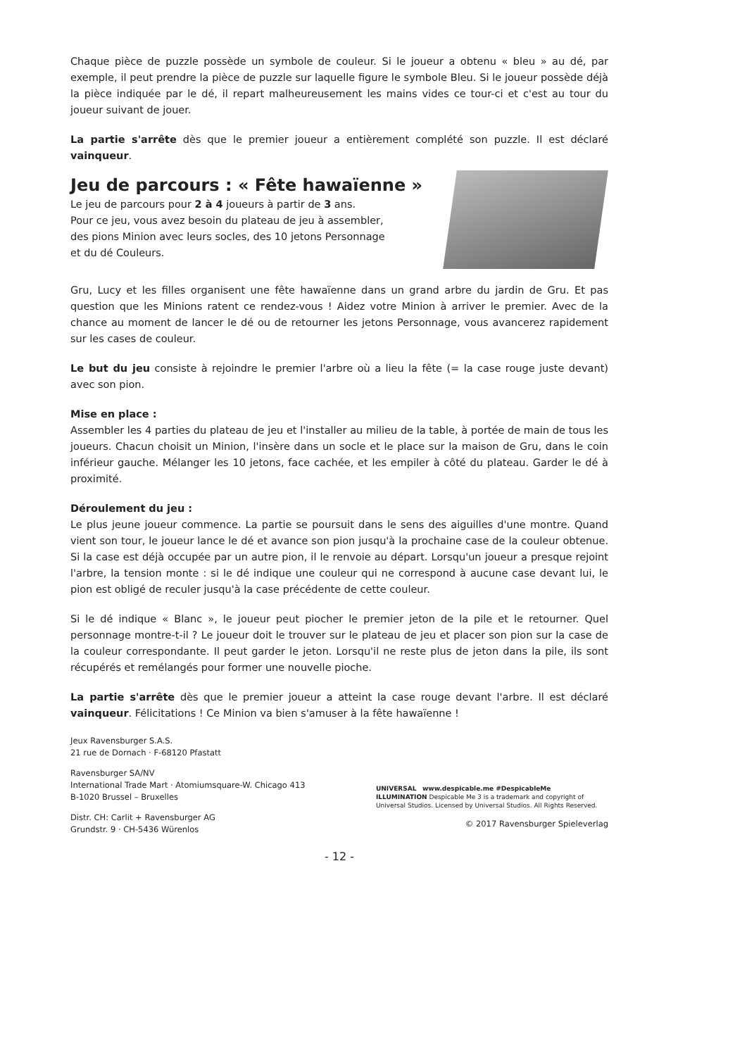Chaque pièce de puzzle possède un symbole de couleur. Si le joueur a obtenu « bleu » au dé, par exemple, il peut prendre la pièce de puzzle sur laquelle figure le symbole Bleu. Si le joueur possède déjà la pièce indiquée par le dé, il repart malheureusement les mains vides ce tour-ci et c'est au tour du joueur suivant de jouer.
La partie s'arrête dès que le premier joueur a entièrement complété son puzzle. Il est déclaré vainqueur.
Jeu de parcours : « Fête hawaïenne »
Le jeu de parcours pour 2 à 4 joueurs à partir de 3 ans.
Pour ce jeu, vous avez besoin du plateau de jeu à assembler,
des pions Minion avec leurs socles, des 10 jetons Personnage
et du dé Couleurs.
Gru, Lucy et les filles organisent une fête hawaïenne dans un grand arbre du jardin de Gru. Et pas question que les Minions ratent ce rendez-vous ! Aidez votre Minion à arriver le premier. Avec de la chance au moment de lancer le dé ou de retourner les jetons Personnage, vous avancerez rapidement sur les cases de couleur.
Le but du jeu consiste à rejoindre le premier l'arbre où a lieu la fête (= la case rouge juste devant) avec son pion.
Mise en place :
Assembler les 4 parties du plateau de jeu et l'installer au milieu de la table, à portée de main de tous les joueurs. Chacun choisit un Minion, l'insère dans un socle et le place sur la maison de Gru, dans le coin inférieur gauche. Mélanger les 10 jetons, face cachée, et les empiler à côté du plateau. Garder le dé à proximité.
Déroulement du jeu :
Le plus jeune joueur commence. La partie se poursuit dans le sens des aiguilles d'une montre. Quand vient son tour, le joueur lance le dé et avance son pion jusqu'à la prochaine case de la couleur obtenue. Si la case est déjà occupée par un autre pion, il le renvoie au départ. Lorsqu'un joueur a presque rejoint l'arbre, la tension monte : si le dé indique une couleur qui ne correspond à aucune case devant lui, le pion est obligé de reculer jusqu'à la case précédente de cette couleur.
Si le dé indique « Blanc », le joueur peut piocher le premier jeton de la pile et le retourner. Quel personnage montre-t-il ? Le joueur doit le trouver sur le plateau de jeu et placer son pion sur la case de la couleur correspondante. Il peut garder le jeton. Lorsqu'il ne reste plus de jeton dans la pile, ils sont récupérés et remélangés pour former une nouvelle pioche.
La partie s'arrête dès que le premier joueur a atteint la case rouge devant l'arbre. Il est déclaré vainqueur. Félicitations ! Ce Minion va bien s'amuser à la fête hawaïenne !
Jeux Ravensburger S.A.S.
21 rue de Dornach · F-68120 Pfastatt
Ravensburger SA/NV
International Trade Mart · Atomiumsquare-W. Chicago 413
B-1020 Brussel – Bruxelles
Distr. CH: Carlit + Ravensburger AG
Grundstr. 9 · CH-5436 Würenlos
UNIVERSAL www.despicable.me #DespicableMe
ILLUMINATION Despicable Me 3 is a trademark and copyright of Universal Studios. Licensed by Universal Studios. All Rights Reserved.
© 2017 Ravensburger Spieleverlag
- 12 -